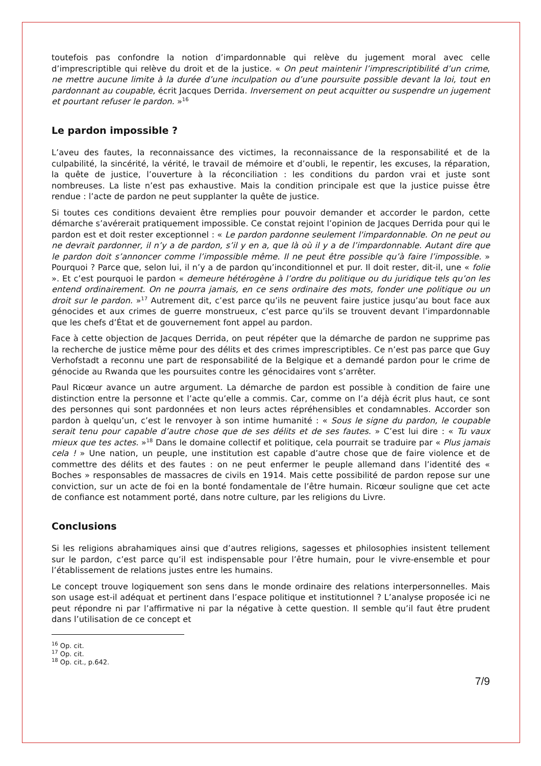toutefois pas confondre la notion d’impardonnable qui relève du jugement moral avec celle d’imprescriptible qui relève du droit et de la justice. « On peut maintenir l’imprescriptibilité d’un crime, ne mettre aucune limite à la durée d’une inculpation ou d’une poursuite possible devant la loi, tout en pardonnant au coupable, écrit Jacques Derrida. Inversement on peut acquitter ou suspendre un jugement et pourtant refuser le pardon. »<sup>16</sup>
Le pardon impossible ?
L’aveu des fautes, la reconnaissance des victimes, la reconnaissance de la responsabilité et de la culpabilité, la sincérité, la vérité, le travail de mémoire et d’oubli, le repentir, les excuses, la réparation, la quête de justice, l’ouverture à la réconciliation : les conditions du pardon vrai et juste sont nombreuses. La liste n’est pas exhaustive. Mais la condition principale est que la justice puisse être rendue : l’acte de pardon ne peut supplanter la quête de justice.
Si toutes ces conditions devaient être remplies pour pouvoir demander et accorder le pardon, cette démarche s’avérerait pratiquement impossible. Ce constat rejoint l’opinion de Jacques Derrida pour qui le pardon est et doit rester exceptionnel : « Le pardon pardonne seulement l'impardonnable. On ne peut ou ne devrait pardonner, il n’y a de pardon, s’il y en a, que là où il y a de l’impardonnable. Autant dire que le pardon doit s’annoncer comme l’impossible même. Il ne peut être possible qu’à faire l’impossible. » Pourquoi ? Parce que, selon lui, il n’y a de pardon qu’inconditionnel et pur. Il doit rester, dit-il, une « folie ». Et c’est pourquoi le pardon « demeure hétérogène à l’ordre du politique ou du juridique tels qu’on les entend ordinairement. On ne pourra jamais, en ce sens ordinaire des mots, fonder une politique ou un droit sur le pardon. »<sup>17</sup> Autrement dit, c’est parce qu’ils ne peuvent faire justice jusqu’au bout face aux génocides et aux crimes de guerre monstrueux, c’est parce qu’ils se trouvent devant l’impardonnable que les chefs d’État et de gouvernement font appel au pardon.
Face à cette objection de Jacques Derrida, on peut répéter que la démarche de pardon ne supprime pas la recherche de justice même pour des délits et des crimes imprescriptibles. Ce n’est pas parce que Guy Verhofstadt a reconnu une part de responsabilité de la Belgique et a demandé pardon pour le crime de génocide au Rwanda que les poursuites contre les génocidaires vont s’arrêter.
Paul Ricœur avance un autre argument. La démarche de pardon est possible à condition de faire une distinction entre la personne et l’acte qu’elle a commis. Car, comme on l’a déjà écrit plus haut, ce sont des personnes qui sont pardonnées et non leurs actes répréhensibles et condamnables. Accorder son pardon à quelqu’un, c’est le renvoyer à son intime humanité : « Sous le signe du pardon, le coupable serait tenu pour capable d’autre chose que de ses délits et de ses fautes. » C’est lui dire : « Tu vaux mieux que tes actes. »<sup>18</sup> Dans le domaine collectif et politique, cela pourrait se traduire par « Plus jamais cela ! » Une nation, un peuple, une institution est capable d’autre chose que de faire violence et de commettre des délits et des fautes : on ne peut enfermer le peuple allemand dans l’identité des « Boches » responsables de massacres de civils en 1914. Mais cette possibilité de pardon repose sur une conviction, sur un acte de foi en la bonté fondamentale de l’être humain. Ricœur souligne que cet acte de confiance est notamment porté, dans notre culture, par les religions du Livre.
Conclusions
Si les religions abrahamiques ainsi que d’autres religions, sagesses et philosophies insistent tellement sur le pardon, c’est parce qu’il est indispensable pour l’être humain, pour le vivre-ensemble et pour l’établissement de relations justes entre les humains.
Le concept trouve logiquement son sens dans le monde ordinaire des relations interpersonnelles. Mais son usage est-il adéquat et pertinent dans l’espace politique et institutionnel ? L’analyse proposée ici ne peut répondre ni par l’affirmative ni par la négative à cette question. Il semble qu’il faut être prudent dans l’utilisation de ce concept et
<sup>16</sup> Op. cit.
<sup>17</sup> Op. cit.
<sup>18</sup> Op. cit., p.642.
7/9